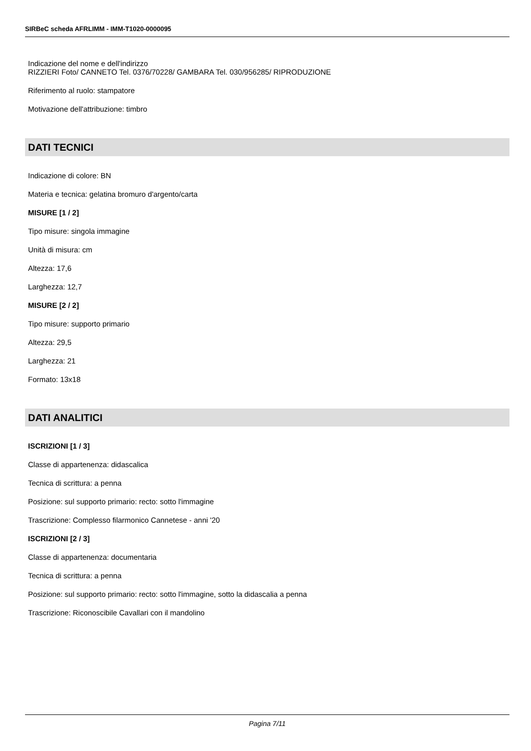SIRBeC scheda AFRLIMM - IMM-T1020-0000095
Indicazione del nome e dell'indirizzo
RIZZIERI Foto/ CANNETO Tel. 0376/70228/ GAMBARA Tel. 030/956285/ RIPRODUZIONE
Riferimento al ruolo: stampatore
Motivazione dell'attribuzione: timbro
DATI TECNICI
Indicazione di colore: BN
Materia e tecnica: gelatina bromuro d'argento/carta
MISURE [1 / 2]
Tipo misure: singola immagine
Unità di misura: cm
Altezza: 17,6
Larghezza: 12,7
MISURE [2 / 2]
Tipo misure: supporto primario
Altezza: 29,5
Larghezza: 21
Formato: 13x18
DATI ANALITICI
ISCRIZIONI [1 / 3]
Classe di appartenenza: didascalica
Tecnica di scrittura: a penna
Posizione: sul supporto primario: recto: sotto l'immagine
Trascrizione: Complesso filarmonico Cannetese - anni '20
ISCRIZIONI [2 / 3]
Classe di appartenenza: documentaria
Tecnica di scrittura: a penna
Posizione: sul supporto primario: recto: sotto l'immagine, sotto la didascalia a penna
Trascrizione: Riconoscibile Cavallari con il mandolino
Pagina 7/11